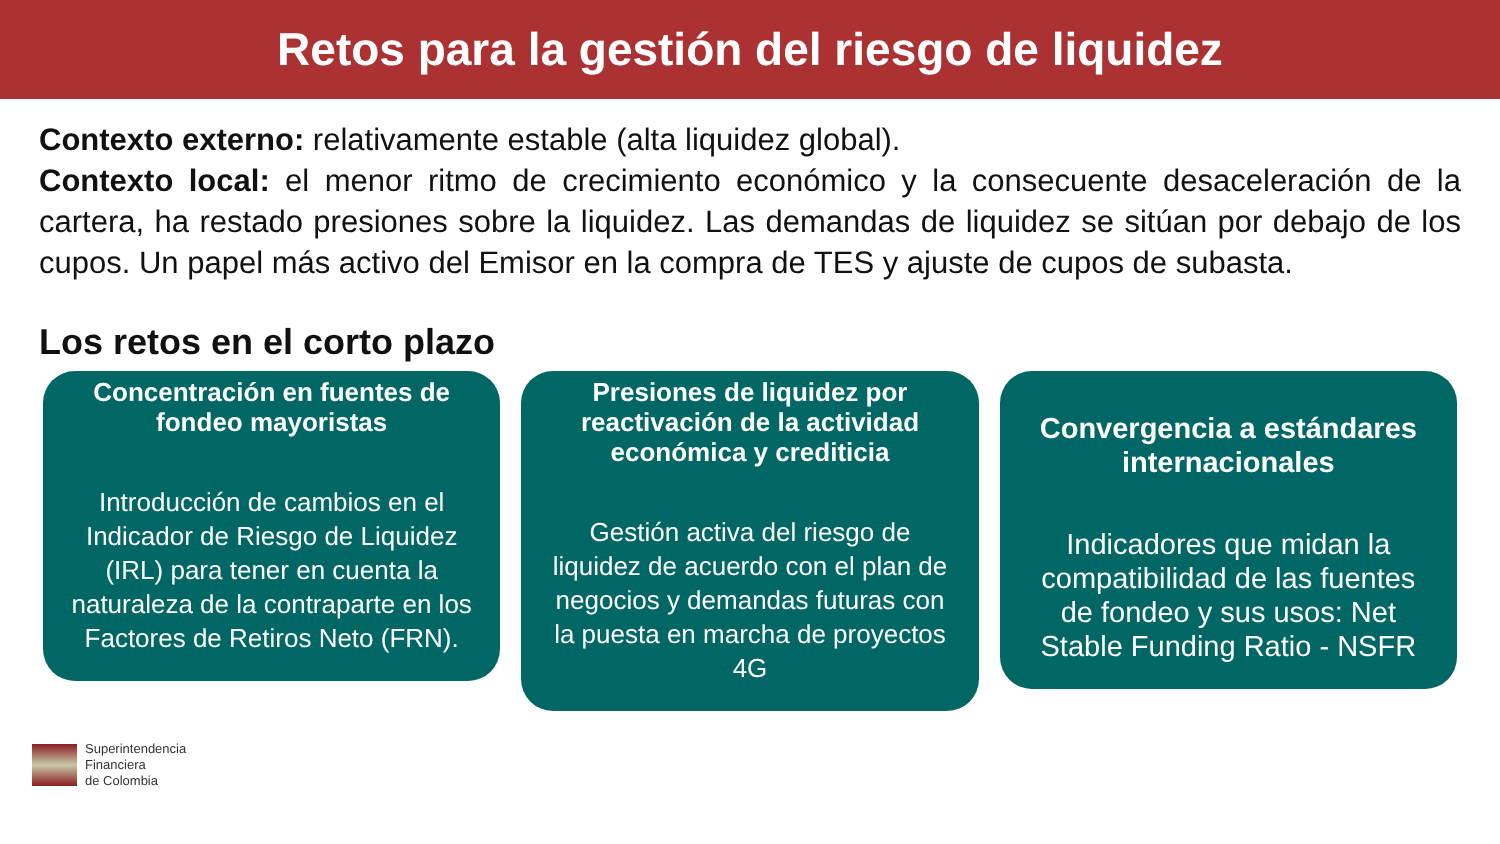Retos para la gestión del riesgo de liquidez
Contexto externo: relativamente estable (alta liquidez global).
Contexto local: el menor ritmo de crecimiento económico y la consecuente desaceleración de la cartera, ha restado presiones sobre la liquidez. Las demandas de liquidez se sitúan por debajo de los cupos. Un papel más activo del Emisor en la compra de TES y ajuste de cupos de subasta.
Los retos en el corto plazo
Concentración en fuentes de fondeo mayoristas
Introducción de cambios en el Indicador de Riesgo de Liquidez (IRL) para tener en cuenta la naturaleza de la contraparte en los Factores de Retiros Neto (FRN).
Presiones de liquidez por reactivación de la actividad económica y crediticia
Gestión activa del riesgo de liquidez de acuerdo con el plan de negocios y demandas futuras con la puesta en marcha de proyectos 4G
Convergencia a estándares internacionales
Indicadores que midan la compatibilidad de las fuentes de fondeo y sus usos: Net Stable Funding Ratio - NSFR
Superintendencia
Financiera
de Colombia